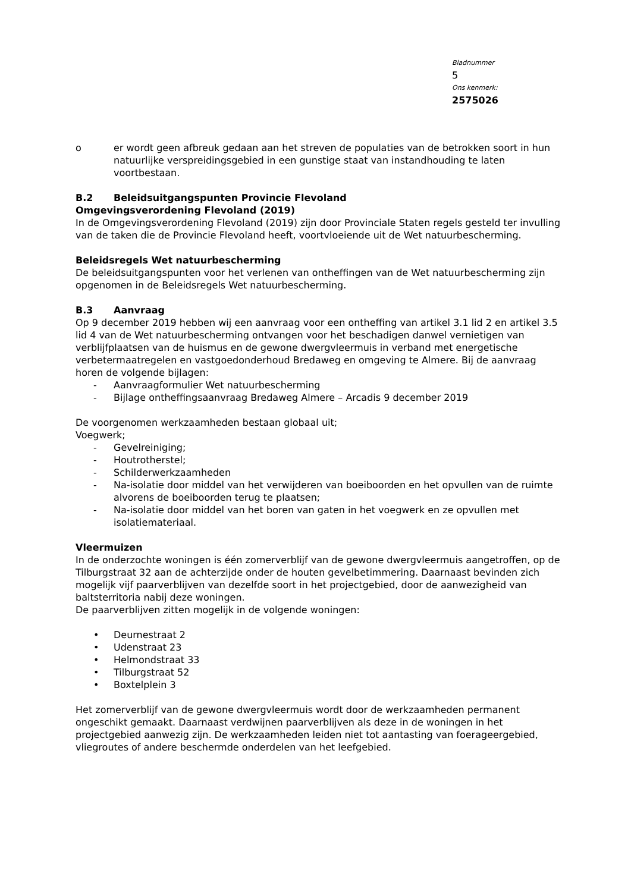Bladnummer
5
Ons kenmerk:
2575026
o er wordt geen afbreuk gedaan aan het streven de populaties van de betrokken soort in hun natuurlijke verspreidingsgebied in een gunstige staat van instandhouding te laten voortbestaan.
B.2 Beleidsuitgangspunten Provincie Flevoland
Omgevingsverordening Flevoland (2019)
In de Omgevingsverordening Flevoland (2019) zijn door Provinciale Staten regels gesteld ter invulling van de taken die de Provincie Flevoland heeft, voortvloeiende uit de Wet natuurbescherming.
Beleidsregels Wet natuurbescherming
De beleidsuitgangspunten voor het verlenen van ontheffingen van de Wet natuurbescherming zijn opgenomen in de Beleidsregels Wet natuurbescherming.
B.3 Aanvraag
Op 9 december 2019 hebben wij een aanvraag voor een ontheffing van artikel 3.1 lid 2 en artikel 3.5 lid 4 van de Wet natuurbescherming ontvangen voor het beschadigen danwel vernietigen van verblijfplaatsen van de huismus en de gewone dwergvleermuis in verband met energetische verbetermaatregelen en vastgoedonderhoud Bredaweg en omgeving te Almere. Bij de aanvraag horen de volgende bijlagen:
- Aanvraagformulier Wet natuurbescherming
- Bijlage ontheffingsaanvraag Bredaweg Almere – Arcadis 9 december 2019
De voorgenomen werkzaamheden bestaan globaal uit;
Voegwerk;
- Gevelreiniging;
- Houtrotherstel;
- Schilderwerkzaamheden
- Na-isolatie door middel van het verwijderen van boeiboorden en het opvullen van de ruimte alvorens de boeiboorden terug te plaatsen;
- Na-isolatie door middel van het boren van gaten in het voegwerk en ze opvullen met isolatiemateriaal.
Vleermuizen
In de onderzochte woningen is één zomerverblijf van de gewone dwergvleermuis aangetroffen, op de Tilburgstraat 32 aan de achterzijde onder de houten gevelbetimmering. Daarnaast bevinden zich mogelijk vijf paarverblijven van dezelfde soort in het projectgebied, door de aanwezigheid van baltsterritoria nabij deze woningen.
De paarverblijven zitten mogelijk in de volgende woningen:
• Deurnestraat 2
• Udenstraat 23
• Helmondstraat 33
• Tilburgstraat 52
• Boxtelplein 3
Het zomerverblijf van de gewone dwergvleermuis wordt door de werkzaamheden permanent ongeschikt gemaakt. Daarnaast verdwijnen paarverblijven als deze in de woningen in het projectgebied aanwezig zijn. De werkzaamheden leiden niet tot aantasting van foerageergebied, vliegroutes of andere beschermde onderdelen van het leefgebied.